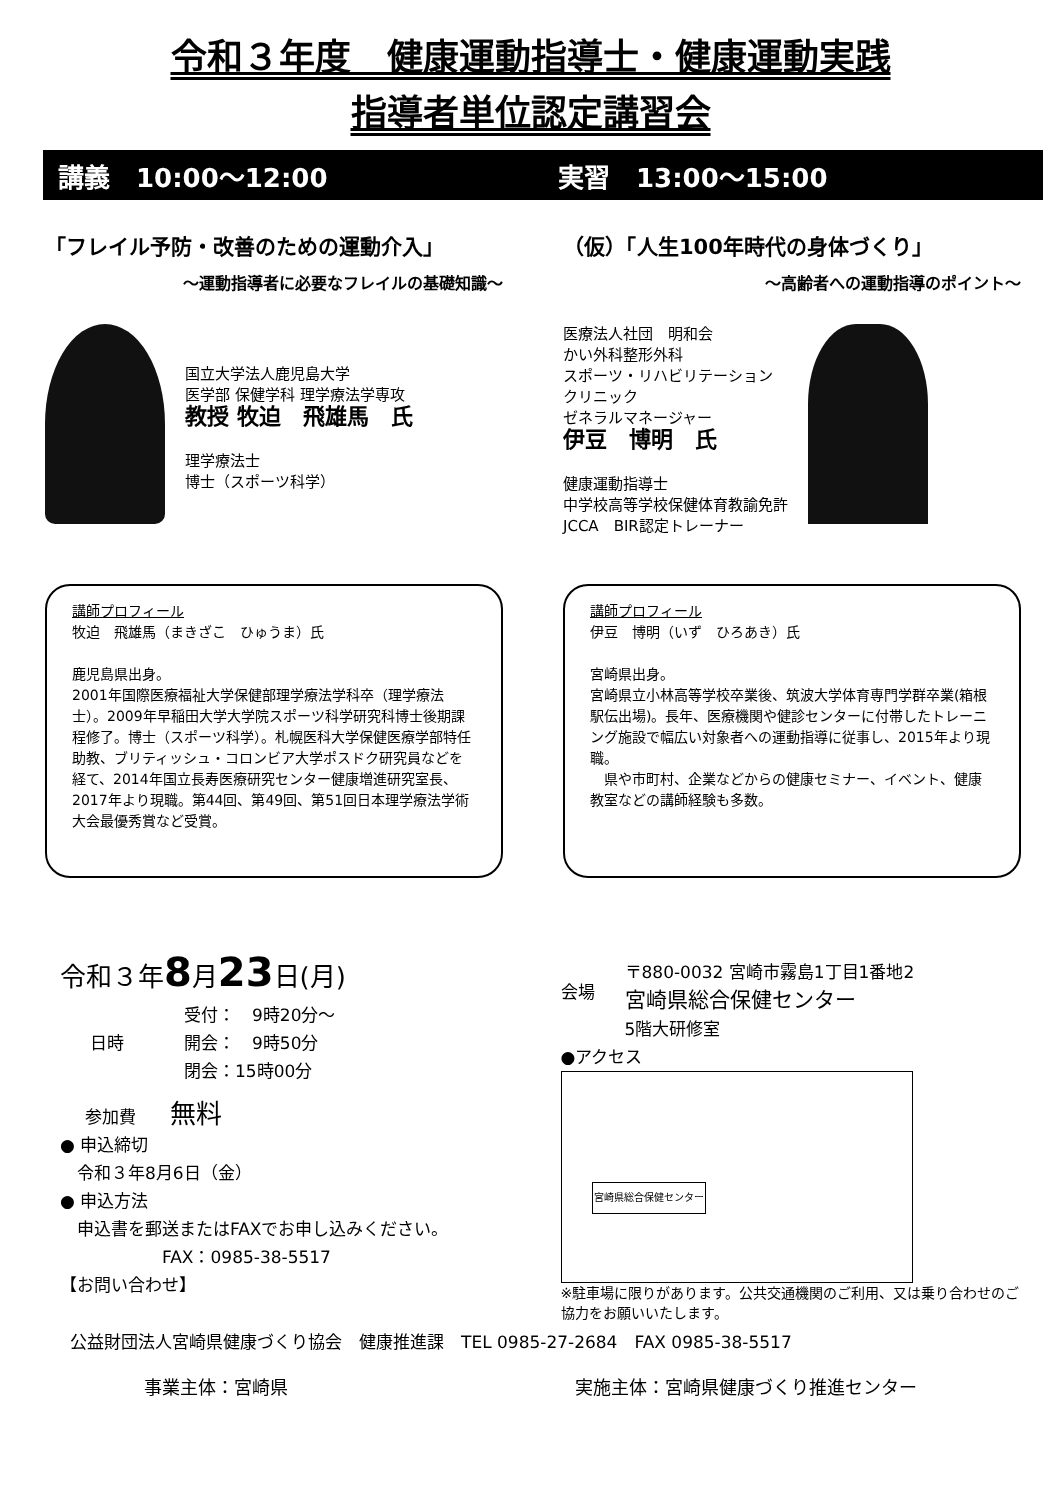令和３年度　健康運動指導士・健康運動実践
指導者単位認定講習会
講義　10:00～12:00 実習　13:00～15:00
「フレイル予防・改善のための運動介入」
～運動指導者に必要なフレイルの基礎知識～
国立大学法人鹿児島大学
医学部 保健学科 理学療法学専攻
教授 牧迫　飛雄馬　氏
理学療法士
博士（スポーツ科学）
講師プロフィール
牧迫　飛雄馬（まきざこ　ひゅうま）氏
鹿児島県出身。
2001年国際医療福祉大学保健部理学療法学科卒（理学療法士）。2009年早稲田大学大学院スポーツ科学研究科博士後期課程修了。博士（スポーツ科学）。札幌医科大学保健医療学部特任助教、ブリティッシュ・コロンビア大学ポスドク研究員などを経て、2014年国立長寿医療研究センター健康増進研究室長、2017年より現職。第44回、第49回、第51回日本理学療法学術大会最優秀賞など受賞。
（仮）「人生100年時代の身体づくり」
～高齢者への運動指導のポイント～
医療法人社団　明和会
かい外科整形外科
スポーツ・リハビリテーション
クリニック
ゼネラルマネージャー
伊豆　博明　氏
健康運動指導士
中学校高等学校保健体育教諭免許
JCCA　BIR認定トレーナー
講師プロフィール
伊豆　博明（いず　ひろあき）氏
宮崎県出身。
宮崎県立小林高等学校卒業後、筑波大学体育専門学群卒業(箱根駅伝出場)。長年、医療機関や健診センターに付帯したトレーニング施設で幅広い対象者への運動指導に従事し、2015年より現職。
　県や市町村、企業などからの健康セミナー、イベント、健康教室などの講師経験も多数。
令和３年8月23日(月)
日時
受付：　9時20分～
開会：　9時50分
閉会：15時00分
参加費　　無料
● 申込締切
　令和３年8月6日（金）
● 申込方法
　申込書を郵送またはFAXでお申し込みください。
　　　　　　FAX：0985-38-5517
【お問い合わせ】
会場
〒880-0032 宮崎市霧島1丁目1番地2
宮崎県総合保健センター
5階大研修室
●アクセス
宮崎県総合保健センター
※駐車場に限りがあります。公共交通機関のご利用、又は乗り合わせのご協力をお願いいたします。
公益財団法人宮崎県健康づくり協会　健康推進課　TEL 0985-27-2684　FAX 0985-38-5517
事業主体：宮崎県 実施主体：宮崎県健康づくり推進センター